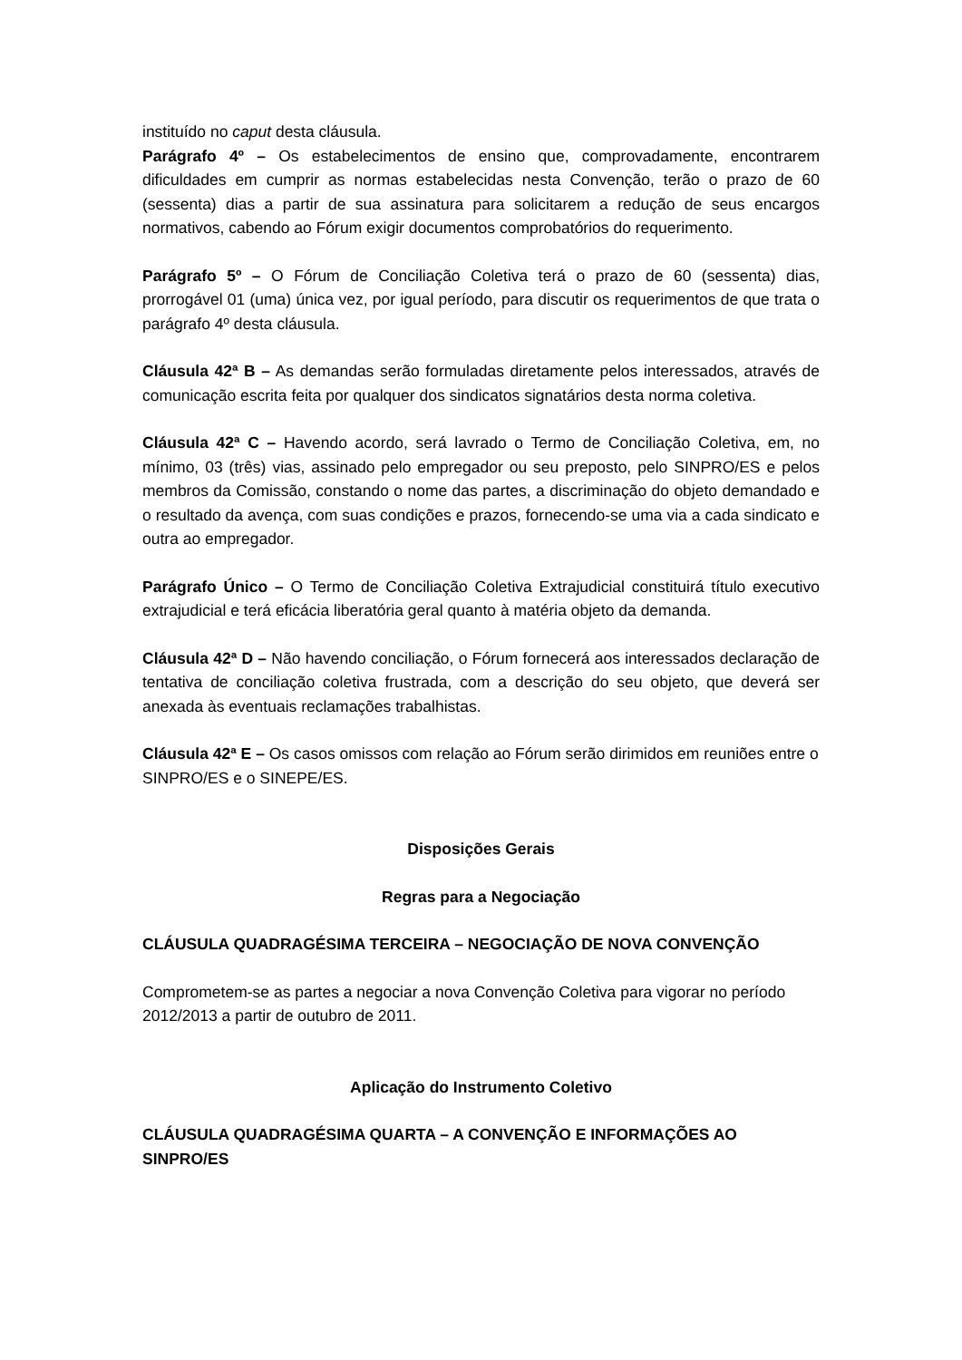instituído no caput desta cláusula.
Parágrafo 4º – Os estabelecimentos de ensino que, comprovadamente, encontrarem dificuldades em cumprir as normas estabelecidas nesta Convenção, terão o prazo de 60 (sessenta) dias a partir de sua assinatura para solicitarem a redução de seus encargos normativos, cabendo ao Fórum exigir documentos comprobatórios do requerimento.
Parágrafo 5º – O Fórum de Conciliação Coletiva terá o prazo de 60 (sessenta) dias, prorrogável 01 (uma) única vez, por igual período, para discutir os requerimentos de que trata o parágrafo 4º desta cláusula.
Cláusula 42ª B – As demandas serão formuladas diretamente pelos interessados, através de comunicação escrita feita por qualquer dos sindicatos signatários desta norma coletiva.
Cláusula 42ª C – Havendo acordo, será lavrado o Termo de Conciliação Coletiva, em, no mínimo, 03 (três) vias, assinado pelo empregador ou seu preposto, pelo SINPRO/ES e pelos membros da Comissão, constando o nome das partes, a discriminação do objeto demandado e o resultado da avença, com suas condições e prazos, fornecendo-se uma via a cada sindicato e outra ao empregador.
Parágrafo Único – O Termo de Conciliação Coletiva Extrajudicial constituirá título executivo extrajudicial e terá eficácia liberatória geral quanto à matéria objeto da demanda.
Cláusula 42ª D – Não havendo conciliação, o Fórum fornecerá aos interessados declaração de tentativa de conciliação coletiva frustrada, com a descrição do seu objeto, que deverá ser anexada às eventuais reclamações trabalhistas.
Cláusula 42ª E – Os casos omissos com relação ao Fórum serão dirimidos em reuniões entre o SINPRO/ES e o SINEPE/ES.
Disposições Gerais
Regras para a Negociação
CLÁUSULA QUADRAGÉSIMA TERCEIRA – NEGOCIAÇÃO DE NOVA CONVENÇÃO
Comprometem-se as partes a negociar a nova Convenção Coletiva para vigorar no período 2012/2013 a partir de outubro de 2011.
Aplicação do Instrumento Coletivo
CLÁUSULA QUADRAGÉSIMA QUARTA – A CONVENÇÃO E INFORMAÇÕES AO SINPRO/ES